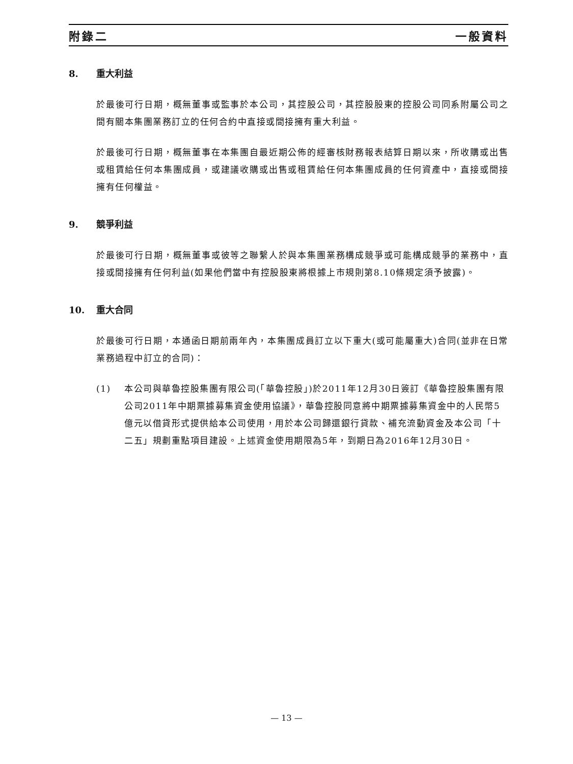附錄二 一般資料
8. 重大利益
於最後可行日期，概無董事或監事於本公司，其控股公司，其控股股東的控股公司同系附屬公司之間有關本集團業務訂立的任何合約中直接或間接擁有重大利益。
於最後可行日期，概無董事在本集團自最近期公佈的經審核財務報表結算日期以來，所收購或出售或租賃給任何本集團成員，或建議收購或出售或租賃給任何本集團成員的任何資產中，直接或間接擁有任何權益。
9. 競爭利益
於最後可行日期，概無董事或彼等之聯繫人於與本集團業務構成競爭或可能構成競爭的業務中，直接或間接擁有任何利益(如果他們當中有控股股東將根據上市規則第8.10條規定須予披露)。
10. 重大合同
於最後可行日期，本通函日期前兩年內，本集團成員訂立以下重大(或可能屬重大)合同(並非在日常業務過程中訂立的合同)：
(1) 本公司與華魯控股集團有限公司(「華魯控股」)於2011年12月30日簽訂《華魯控股集團有限公司2011年中期票據募集資金使用協議》，華魯控股同意將中期票據募集資金中的人民幣5億元以借貸形式提供給本公司使用，用於本公司歸還銀行貸款、補充流動資金及本公司「十二五」規劃重點項目建設。上述資金使用期限為5年，到期日為2016年12月30日。
— 13 —